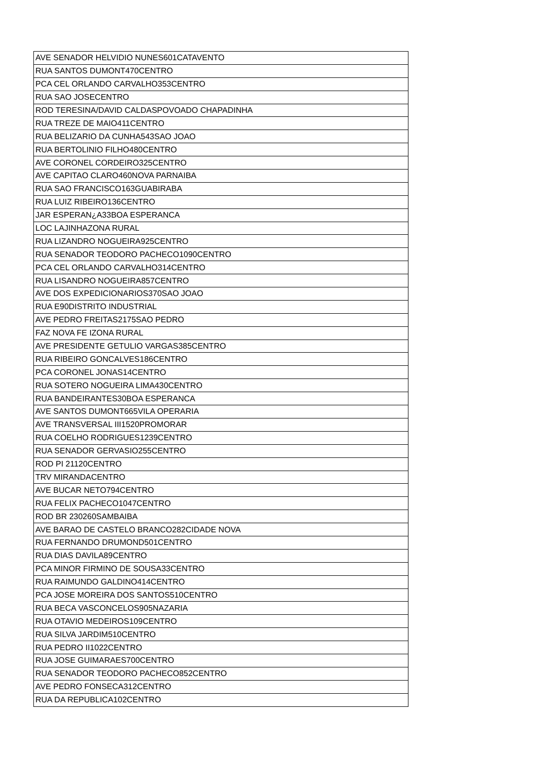| AVE SENADOR HELVIDIO NUNES601CATAVENTO |
| RUA SANTOS DUMONT470CENTRO |
| PCA CEL ORLANDO CARVALHO353CENTRO |
| RUA SAO JOSECENTRO |
| ROD TERESINA/DAVID CALDASPOVOADO CHAPADINHA |
| RUA TREZE DE MAIO411CENTRO |
| RUA BELIZARIO DA CUNHA543SAO JOAO |
| RUA BERTOLINIO FILHO480CENTRO |
| AVE CORONEL CORDEIRO325CENTRO |
| AVE CAPITAO CLARO460NOVA PARNAIBA |
| RUA SAO FRANCISCO163GUABIRABA |
| RUA LUIZ RIBEIRO136CENTRO |
| JAR ESPERAN¿A33BOA ESPERANCA |
| LOC LAJINHAZONA RURAL |
| RUA LIZANDRO NOGUEIRA925CENTRO |
| RUA SENADOR TEODORO PACHECO1090CENTRO |
| PCA CEL ORLANDO CARVALHO314CENTRO |
| RUA LISANDRO NOGUEIRA857CENTRO |
| AVE DOS EXPEDICIONARIOS370SAO JOAO |
| RUA E90DISTRITO INDUSTRIAL |
| AVE PEDRO FREITAS2175SAO PEDRO |
| FAZ NOVA FE IZONA RURAL |
| AVE PRESIDENTE GETULIO VARGAS385CENTRO |
| RUA RIBEIRO GONCALVES186CENTRO |
| PCA CORONEL JONAS14CENTRO |
| RUA SOTERO NOGUEIRA LIMA430CENTRO |
| RUA BANDEIRANTES30BOA ESPERANCA |
| AVE SANTOS DUMONT665VILA OPERARIA |
| AVE TRANSVERSAL III1520PROMORAR |
| RUA COELHO RODRIGUES1239CENTRO |
| RUA SENADOR GERVASIO255CENTRO |
| ROD PI 21120CENTRO |
| TRV MIRANDACENTRO |
| AVE BUCAR NETO794CENTRO |
| RUA FELIX PACHECO1047CENTRO |
| ROD BR 230260SAMBAIBA |
| AVE BARAO DE CASTELO BRANCO282CIDADE NOVA |
| RUA FERNANDO DRUMOND501CENTRO |
| RUA DIAS DAVILA89CENTRO |
| PCA MINOR FIRMINO DE SOUSA33CENTRO |
| RUA RAIMUNDO GALDINO414CENTRO |
| PCA JOSE MOREIRA DOS SANTOS510CENTRO |
| RUA BECA VASCONCELOS905NAZARIA |
| RUA OTAVIO MEDEIROS109CENTRO |
| RUA SILVA JARDIM510CENTRO |
| RUA PEDRO II1022CENTRO |
| RUA JOSE GUIMARAES700CENTRO |
| RUA SENADOR TEODORO PACHECO852CENTRO |
| AVE PEDRO FONSECA312CENTRO |
| RUA DA REPUBLICA102CENTRO |